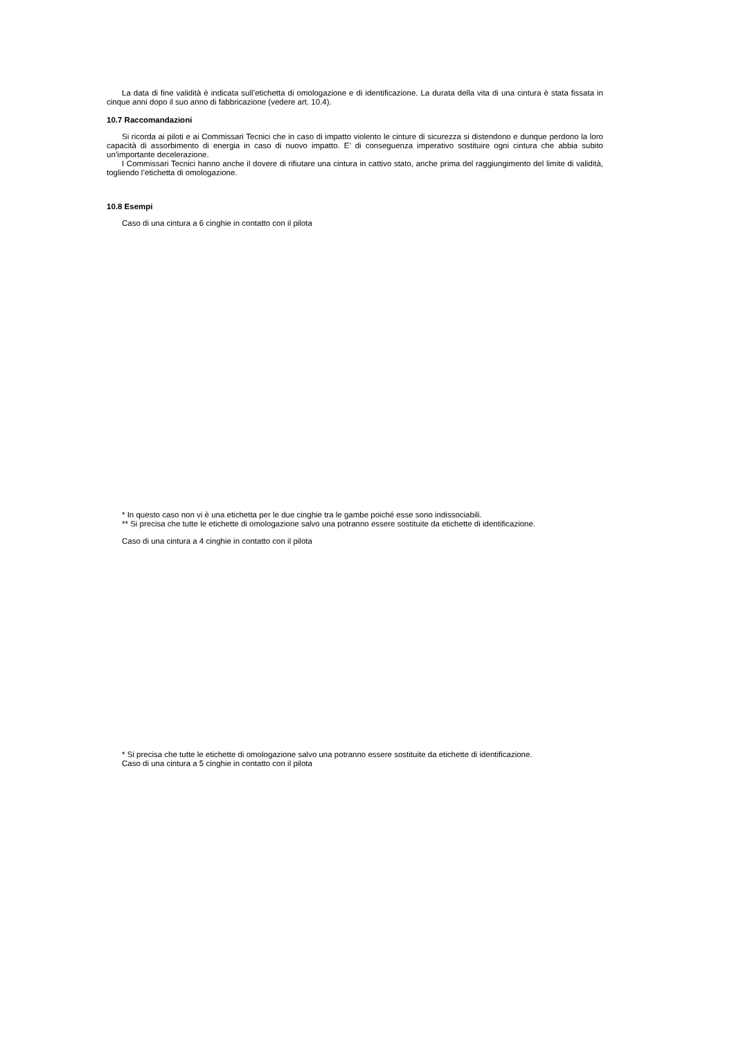La data di fine validità è indicata sull’etichetta di omologazione e di identificazione. La durata della vita di una cintura è stata fissata in cinque anni dopo il suo anno di fabbricazione (vedere art. 10.4).
10.7 Raccomandazioni
Si ricorda ai piloti e ai Commissari Tecnici che in caso di impatto violento le cinture di sicurezza si distendono e dunque perdono la loro capacità di assorbimento di energia in caso di nuovo impatto. E’ di conseguenza imperativo sostituire ogni cintura che abbia subito un’importante decelerazione.
I Commissari Tecnici hanno anche il dovere di rifiutare una cintura in cattivo stato, anche prima del raggiungimento del limite di validità, togliendo l’etichetta di omologazione.
10.8 Esempi
Caso di una cintura a 6 cinghie in contatto con il pilota
* In questo caso non vi è una etichetta per le due cinghie tra le gambe poiché esse sono indissociabili.
** Si precisa che tutte le etichette di omologazione salvo una potranno essere sostituite da etichette di identificazione.
Caso di una cintura a 4 cinghie in contatto con il pilota
* Si precisa che tutte le etichette di omologazione salvo una potranno essere sostituite da etichette di identificazione.
Caso di una cintura a 5 cinghie in contatto con il pilota